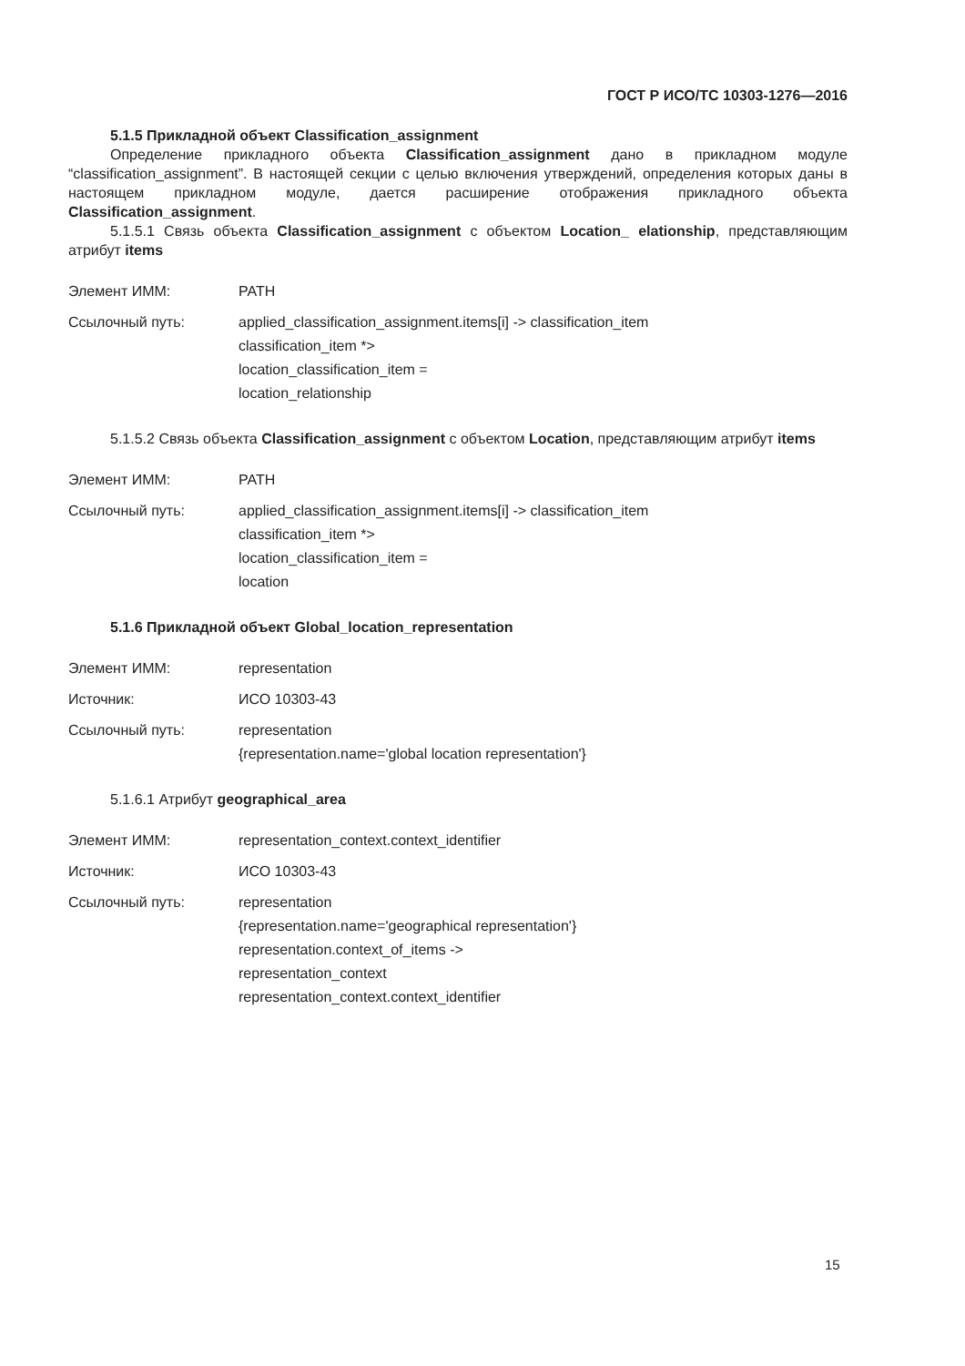ГОСТ Р ИСО/ТС 10303-1276—2016
5.1.5 Прикладной объект Classification_assignment
Определение прикладного объекта Classification_assignment дано в прикладном модуле “classification_assignment”. В настоящей секции с целью включения утверждений, определения которых даны в настоящем прикладном модуле, дается расширение отображения прикладного объекта Classification_assignment.
5.1.5.1 Связь объекта Classification_assignment с объектом Location_ elationship, представляющим атрибут items
| Элемент ИММ: | PATH |
| Ссылочный путь: | applied_classification_assignment.items[i] -> classification_item classification_item *> location_classification_item = location_relationship |
5.1.5.2 Связь объекта Classification_assignment с объектом Location, представляющим атрибут items
| Элемент ИММ: | PATH |
| Ссылочный путь: | applied_classification_assignment.items[i] -> classification_item classification_item *> location_classification_item = location |
5.1.6 Прикладной объект Global_location_representation
| Элемент ИММ: | representation |
| Источник: | ИСО 10303-43 |
| Ссылочный путь: | representation {representation.name='global location representation'} |
5.1.6.1 Атрибут geographical_area
| Элемент ИММ: | representation_context.context_identifier |
| Источник: | ИСО 10303-43 |
| Ссылочный путь: | representation {representation.name='geographical representation'} representation.context_of_items -> representation_context representation_context.context_identifier |
15